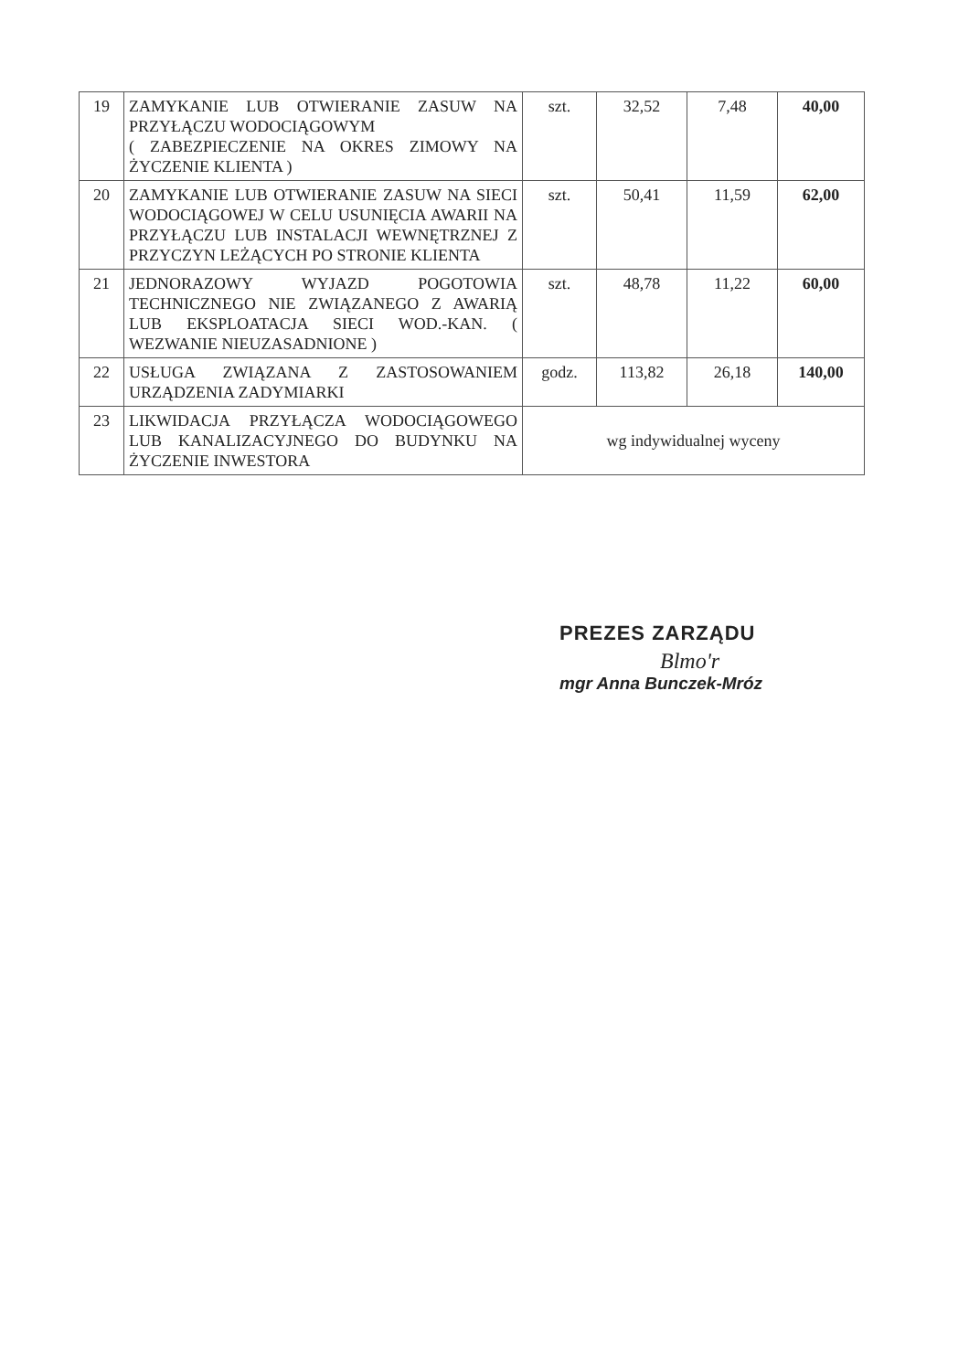| 19 | ZAMYKANIE LUB OTWIERANIE ZASUW NA PRZYŁĄCZU WODOCIĄGOWYM ( ZABEZPIECZENIE NA OKRES ZIMOWY NA ŻYCZENIE KLIENTA ) | szt. | 32,52 | 7,48 | 40,00 |
| 20 | ZAMYKANIE LUB OTWIERANIE ZASUW NA SIECI WODOCIĄGOWEJ W CELU USUNIĘCIA AWARII NA PRZYŁĄCZU LUB INSTALACJI WEWNĘTRZNEJ Z PRZYCZYN LEŻĄCYCH PO STRONIE KLIENTA | szt. | 50,41 | 11,59 | 62,00 |
| 21 | JEDNORAZOWY WYJAZD POGOTOWIA TECHNICZNEGO NIE ZWIĄZANEGO Z AWARIĄ LUB EKSPLOATACJA SIECI WOD.-KAN. ( WEZWANIE NIEUZASADNIONE ) | szt. | 48,78 | 11,22 | 60,00 |
| 22 | USŁUGA ZWIĄZANA Z ZASTOSOWANIEM URZĄDZENIA ZADYMIARKI | godz. | 113,82 | 26,18 | 140,00 |
| 23 | LIKWIDACJA PRZYŁĄCZA WODOCIĄGOWEGO LUB KANALIZACYJNEGO DO BUDYNKU NA ŻYCZENIE INWESTORA | wg indywidualnej wyceny | | | |
PREZES ZARZĄDU
Blmo'r
mgr Anna Bunczek-Mróz